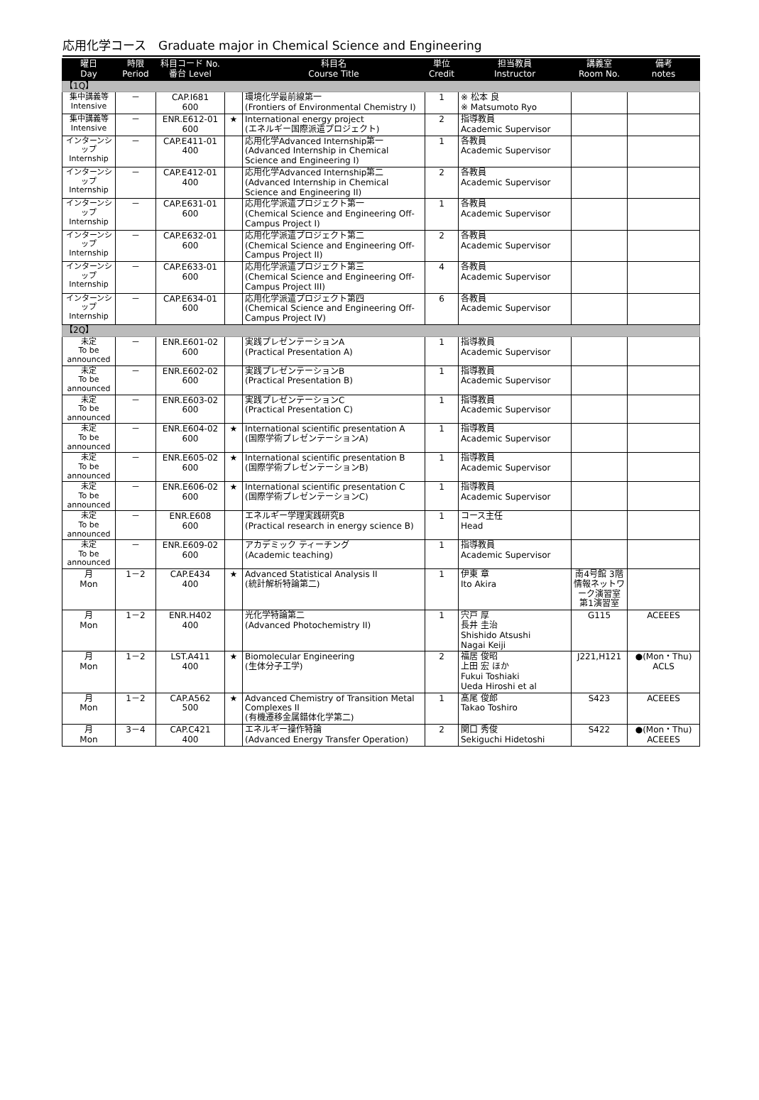応用化学コース　Graduate major in Chemical Science and Engineering
| 曜日 Day | 時限 Period | 科目コード No. 番台 Level | | 科目名 Course Title | 単位 Credit | 担当教員 Instructor | 講義室 Room No. | 備考 notes |
| --- | --- | --- | --- | --- | --- | --- | --- | --- |
| 【1Q】 | | | | | | | | |
| 集中講義等 Intensive | － | CAP.I681 600 | | 環境化学最前線第一 (Frontiers of Environmental Chemistry I) | 1 | ※ 松本 良 ※ Matsumoto Ryo | | |
| 集中講義等 Intensive | － | ENR.E612-01 600 | ★ | International energy project (エネルギー国際派遣プロジェクト) | 2 | 指導教員 Academic Supervisor | | |
| インターンシップ Internship | － | CAP.E411-01 400 | | 応用化学Advanced Internship第一 (Advanced Internship in Chemical Science and Engineering I) | 1 | 各教員 Academic Supervisor | | |
| インターンシップ Internship | － | CAP.E412-01 400 | | 応用化学Advanced Internship第二 (Advanced Internship in Chemical Science and Engineering II) | 2 | 各教員 Academic Supervisor | | |
| インターンシップ Internship | － | CAP.E631-01 600 | | 応用化学派遣プロジェクト第一 (Chemical Science and Engineering Off-Campus Project I) | 1 | 各教員 Academic Supervisor | | |
| インターンシップ Internship | － | CAP.E632-01 600 | | 応用化学派遣プロジェクト第二 (Chemical Science and Engineering Off-Campus Project II) | 2 | 各教員 Academic Supervisor | | |
| インターンシップ Internship | － | CAP.E633-01 600 | | 応用化学派遣プロジェクト第三 (Chemical Science and Engineering Off-Campus Project III) | 4 | 各教員 Academic Supervisor | | |
| インターンシップ Internship | － | CAP.E634-01 600 | | 応用化学派遣プロジェクト第四 (Chemical Science and Engineering Off-Campus Project IV) | 6 | 各教員 Academic Supervisor | | |
| 【2Q】 | | | | | | | | |
| 未定 To be announced | － | ENR.E601-02 600 | | 実践プレゼンテーションA (Practical Presentation A) | 1 | 指導教員 Academic Supervisor | | |
| 未定 To be announced | － | ENR.E602-02 600 | | 実践プレゼンテーションB (Practical Presentation B) | 1 | 指導教員 Academic Supervisor | | |
| 未定 To be announced | － | ENR.E603-02 600 | | 実践プレゼンテーションC (Practical Presentation C) | 1 | 指導教員 Academic Supervisor | | |
| 未定 To be announced | － | ENR.E604-02 600 | ★ | International scientific presentation A (国際学術プレゼンテーションA) | 1 | 指導教員 Academic Supervisor | | |
| 未定 To be announced | － | ENR.E605-02 600 | ★ | International scientific presentation B (国際学術プレゼンテーションB) | 1 | 指導教員 Academic Supervisor | | |
| 未定 To be announced | － | ENR.E606-02 600 | ★ | International scientific presentation C (国際学術プレゼンテーションC) | 1 | 指導教員 Academic Supervisor | | |
| 未定 To be announced | － | ENR.E608 600 | | エネルギー学理実践研究B (Practical research in energy science B) | 1 | コース主任 Head | | |
| 未定 To be announced | － | ENR.E609-02 600 | | アカデミック ティーチング (Academic teaching) | 1 | 指導教員 Academic Supervisor | | |
| 月 Mon | 1－2 | CAP.E434 400 | ★ | Advanced Statistical Analysis II (統計解析特論第二) | 1 | 伊東 章 Ito Akira | 南4号館 3階 情報ネットワーク演習室 第1演習室 | |
| 月 Mon | 1－2 | ENR.H402 400 | | 光化学特論第二 (Advanced Photochemistry II) | 1 | 宍戸 厚 長井 圭治 Shishido Atsushi Nagai Keiji | G115 | ACEEES |
| 月 Mon | 1－2 | LST.A411 400 | ★ | Biomolecular Engineering (生体分子工学) | 2 | 福居 俊昭 上田 宏 ほか Fukui Toshiaki Ueda Hiroshi et al | J221,H121 | ●(Mon・Thu) ACLS |
| 月 Mon | 1－2 | CAP.A562 500 | ★ | Advanced Chemistry of Transition Metal Complexes II (有機遷移金属錯体化学第二) | 1 | 髙尾 俊郎 Takao Toshiro | S423 | ACEEES |
| 月 Mon | 3－4 | CAP.C421 400 | | エネルギー操作特論 (Advanced Energy Transfer Operation) | 2 | 関口 秀俊 Sekiguchi Hidetoshi | S422 | ●(Mon・Thu) ACEEES |